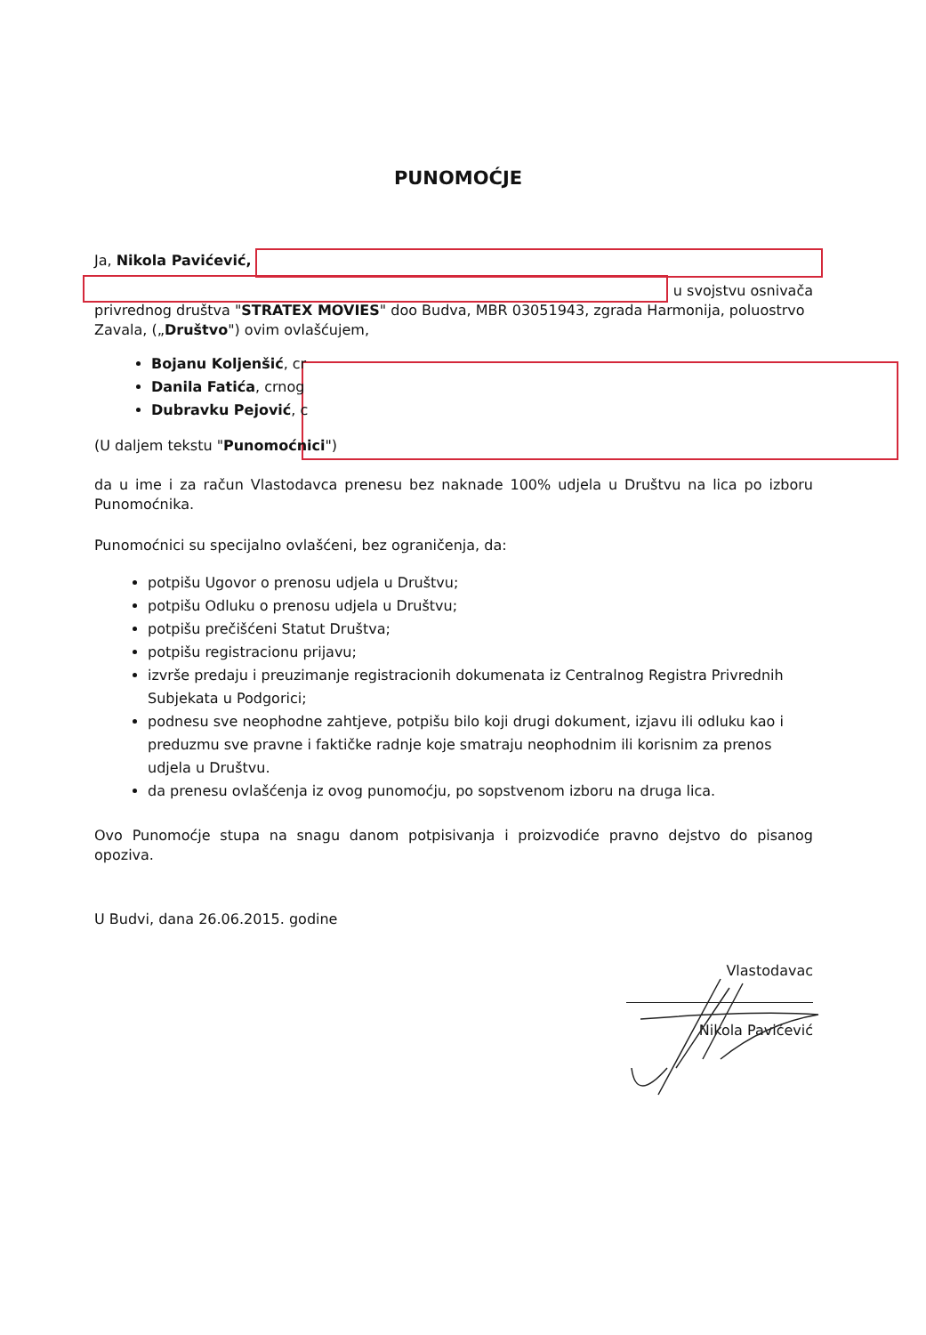PUNOMOĆJE
Ja, Nikola Pavićević,
u svojstvu osnivača
privrednog društva "STRATEX MOVIES" doo Budva, MBR 03051943, zgrada Harmonija, poluostrvo Zavala, („Društvo") ovim ovlašćujem,
Bojanu Koljenšić, cr
Danila Fatića, crnog
Dubravku Pejović, c
(U daljem tekstu "Punomoćnici")
da u ime i za račun Vlastodavca prenesu bez naknade 100% udjela u Društvu na lica po izboru Punomoćnika.
Punomoćnici su specijalno ovlašćeni, bez ograničenja, da:
potpišu Ugovor o prenosu udjela u Društvu;
potpišu Odluku o prenosu udjela u Društvu;
potpišu prečišćeni Statut Društva;
potpišu registracionu prijavu;
izvrše predaju i preuzimanje registracionih dokumenata iz Centralnog Registra Privrednih Subjekata u Podgorici;
podnesu sve neophodne zahtjeve, potpišu bilo koji drugi dokument, izjavu ili odluku kao i preduzmu sve pravne i faktičke radnje koje smatraju neophodnim ili korisnim za prenos udjela u Društvu.
da prenesu ovlašćenja iz ovog punomoćju, po sopstvenom izboru na druga lica.
Ovo Punomoćje stupa na snagu danom potpisivanja i proizvodiće pravno dejstvo do pisanog opoziva.
U Budvi, dana 26.06.2015. godine
Vlastodavac
Nikola Pavićević